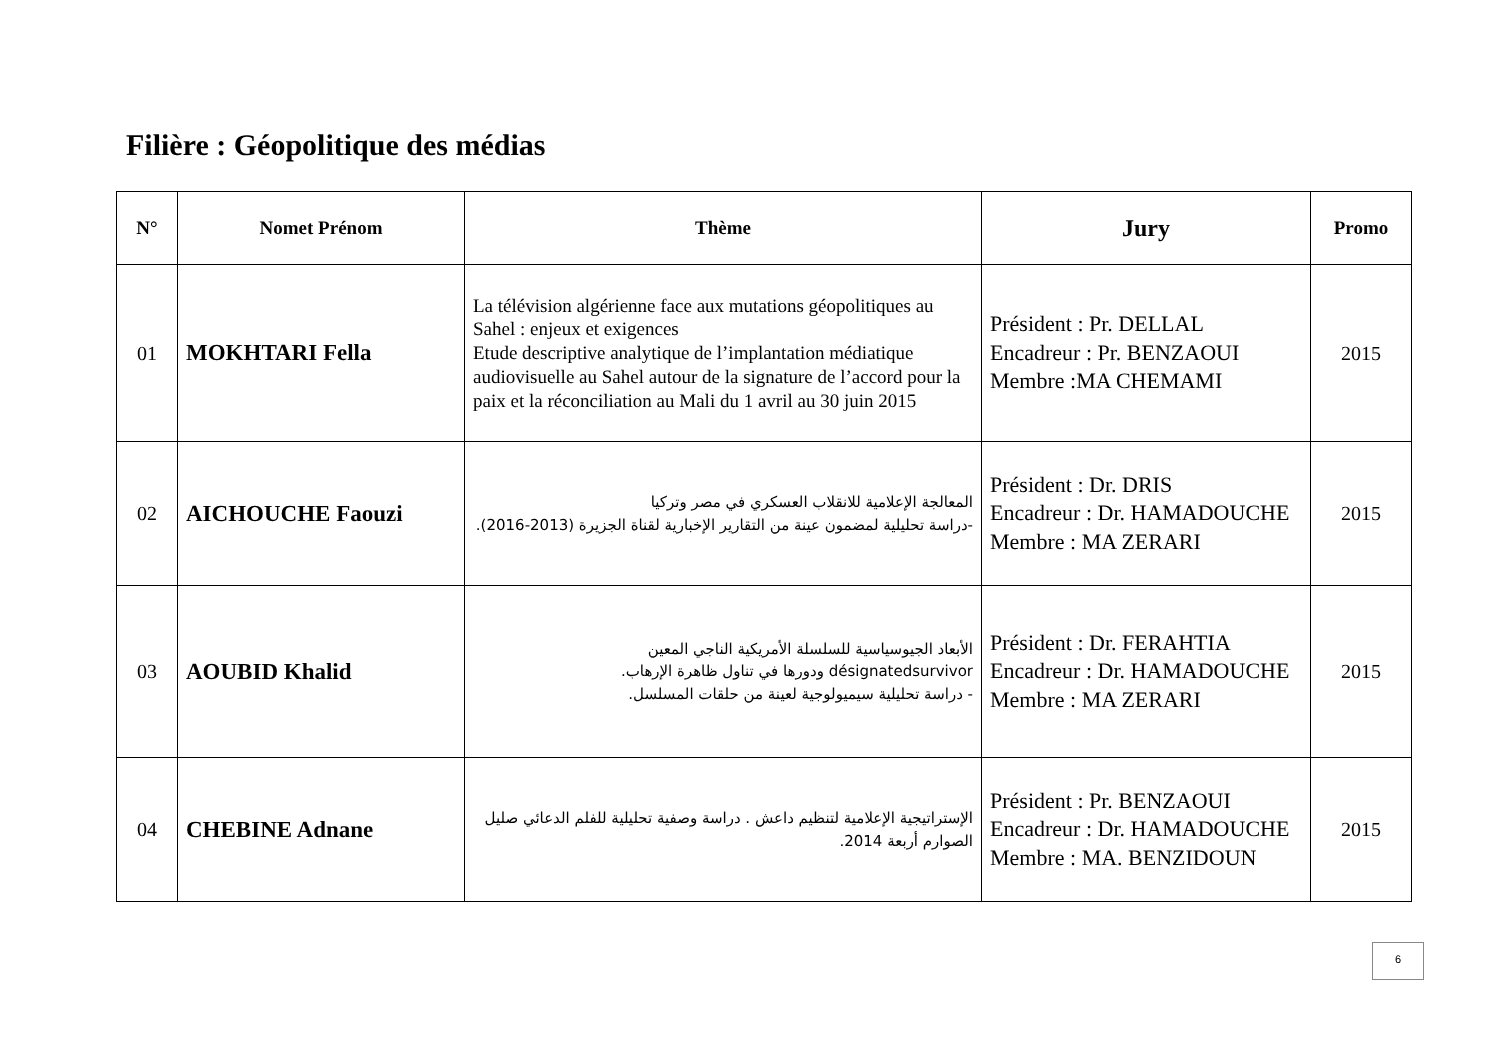Filière : Géopolitique des médias
| N° | Nomet Prénom | Thème | Jury | Promo |
| --- | --- | --- | --- | --- |
| 01 | MOKHTARI Fella | La télévision algérienne face aux mutations géopolitiques au Sahel : enjeux et exigences Etude descriptive analytique de l’implantation médiatique audiovisuelle au Sahel autour de la signature de l’accord pour la paix et la réconciliation au Mali du 1 avril au 30 juin 2015 | Président : Pr. DELLAL Encadreur : Pr. BENZAOUI Membre :MA CHEMAMI | 2015 |
| 02 | AICHOUCHE Faouzi | المعالجة الإعلامية للانقلاب العسكري في مصر وتركيا -دراسة تحليلية لمضمون عينة من التقارير الإخبارية لقناة الجزيرة (2013-2016). | Président : Dr. DRIS Encadreur : Dr. HAMADOUCHE Membre : MA ZERARI | 2015 |
| 03 | AOUBID Khalid | الأبعاد الجيوسياسية للسلسلة الأمريكية الناجي المعين désignatedsurvivor ودورها في تناول ظاهرة الإرهاب. - دراسة تحليلية سيميولوجية لعينة من حلقات المسلسل. | Président : Dr. FERAHTIA Encadreur : Dr. HAMADOUCHE Membre : MA ZERARI | 2015 |
| 04 | CHEBINE Adnane | الإستراتيجية الإعلامية لتنظيم داعش . دراسة وصفية تحليلية للفلم الدعائي صليل الصوارم أربعة 2014. | Président : Pr. BENZAOUI Encadreur : Dr. HAMADOUCHE Membre : MA. BENZIDOUN | 2015 |
6